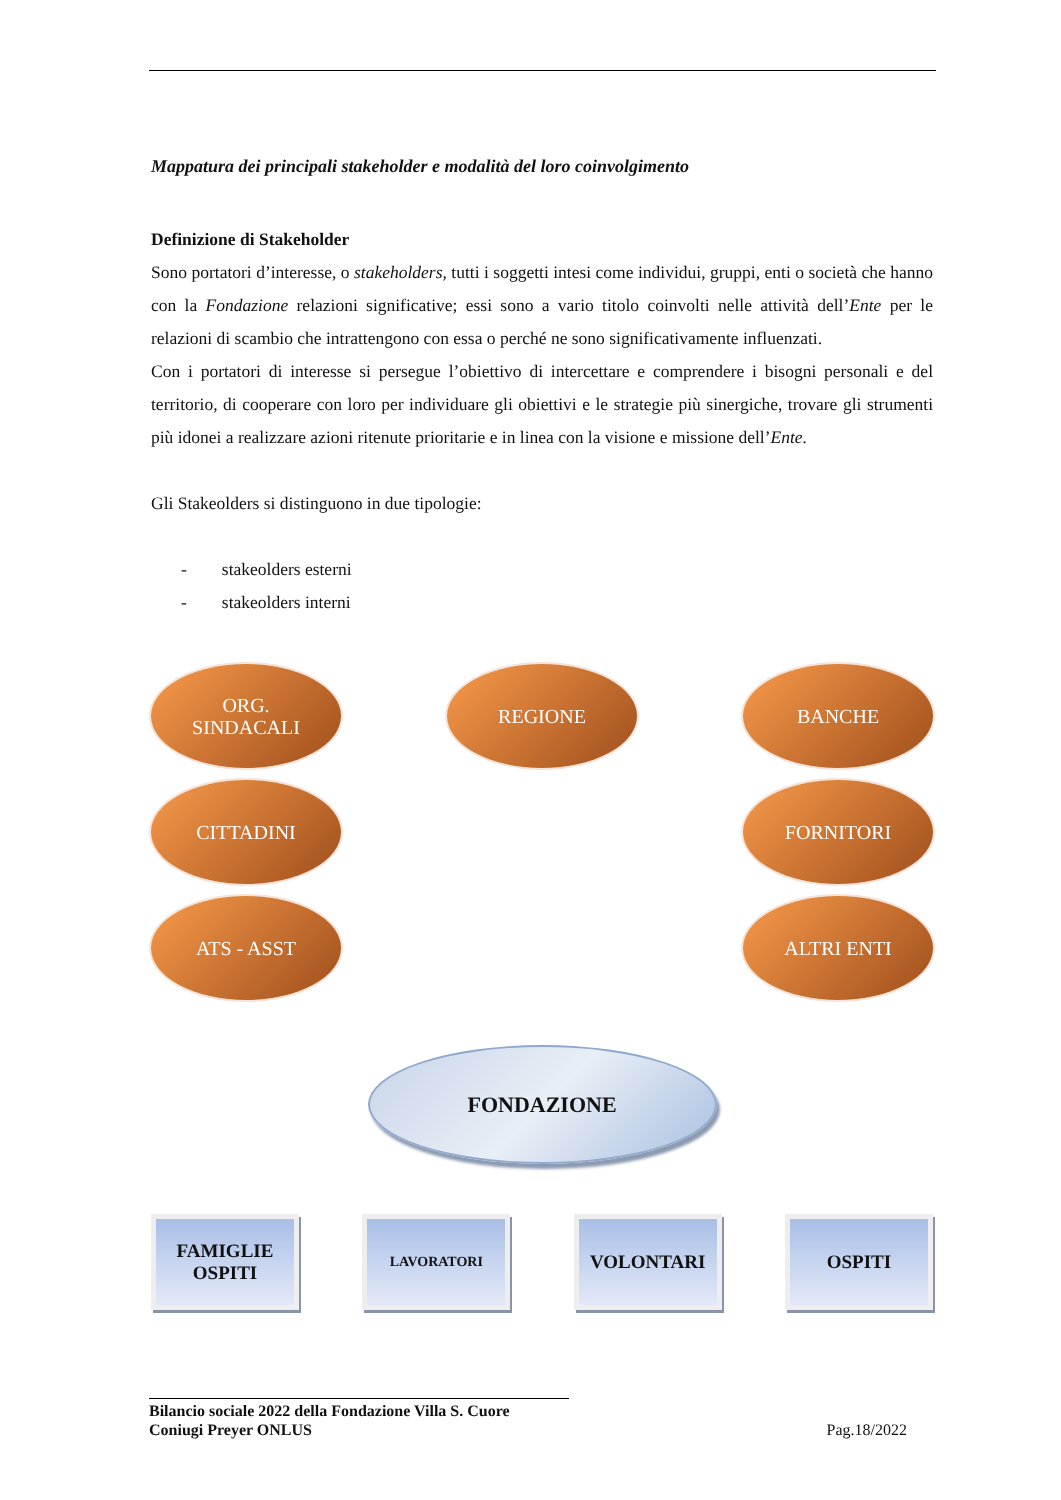Mappatura dei principali stakeholder e modalità del loro coinvolgimento
Definizione di Stakeholder
Sono portatori d’interesse, o stakeholders, tutti i soggetti intesi come individui, gruppi, enti o società che hanno con la Fondazione relazioni significative; essi sono a vario titolo coinvolti nelle attività dell’Ente per le relazioni di scambio che intrattengono con essa o perché ne sono significativamente influenzati.
Con i portatori di interesse si persegue l’obiettivo di intercettare e comprendere i bisogni personali e del territorio, di cooperare con loro per individuare gli obiettivi e le strategie più sinergiche, trovare gli strumenti più idonei a realizzare azioni ritenute prioritarie e in linea con la visione e missione dell’Ente.
Gli Stakeolders si distinguono in due tipologie:
- stakeolders esterni
- stakeolders interni
ORG.
SINDACALI
REGIONE BANCHE
CITTADINI FORNITORI
ATS - ASST ALTRI ENTI
FONDAZIONE
FAMIGLIE
OSPITI
LAVORATORI
VOLONTARI OSPITI
Bilancio sociale 2022 della Fondazione Villa S. Cuore
Coniugi Preyer ONLUS
Pag.18/2022